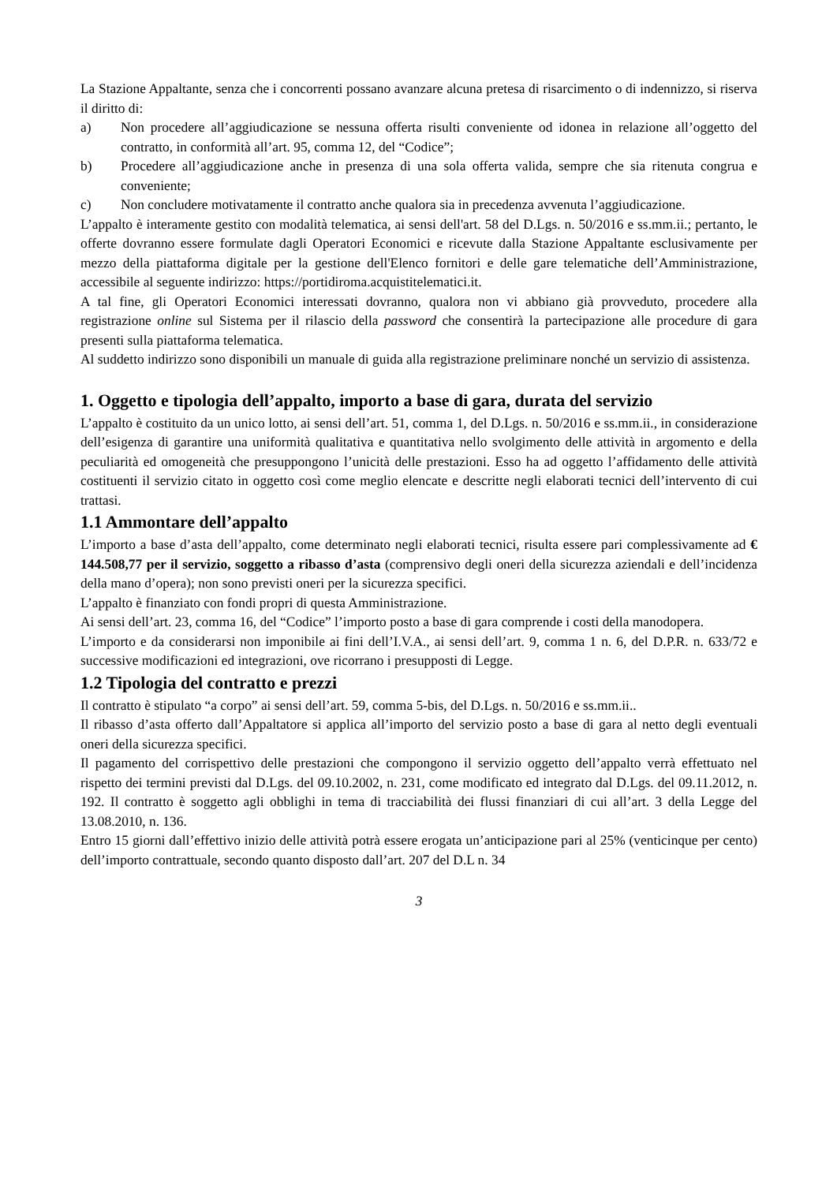La Stazione Appaltante, senza che i concorrenti possano avanzare alcuna pretesa di risarcimento o di indennizzo, si riserva il diritto di:
a) Non procedere all’aggiudicazione se nessuna offerta risulti conveniente od idonea in relazione all’oggetto del contratto, in conformità all’art. 95, comma 12, del “Codice”;
b) Procedere all’aggiudicazione anche in presenza di una sola offerta valida, sempre che sia ritenuta congrua e conveniente;
c) Non concludere motivatamente il contratto anche qualora sia in precedenza avvenuta l’aggiudicazione.
L’appalto è interamente gestito con modalità telematica, ai sensi dell'art. 58 del D.Lgs. n. 50/2016 e ss.mm.ii.; pertanto, le offerte dovranno essere formulate dagli Operatori Economici e ricevute dalla Stazione Appaltante esclusivamente per mezzo della piattaforma digitale per la gestione dell'Elenco fornitori e delle gare telematiche dell’Amministrazione, accessibile al seguente indirizzo: https://portidiroma.acquistitelematici.it.
A tal fine, gli Operatori Economici interessati dovranno, qualora non vi abbiano già provveduto, procedere alla registrazione online sul Sistema per il rilascio della password che consentirà la partecipazione alle procedure di gara presenti sulla piattaforma telematica.
Al suddetto indirizzo sono disponibili un manuale di guida alla registrazione preliminare nonché un servizio di assistenza.
1. Oggetto e tipologia dell’appalto, importo a base di gara, durata del servizio
L’appalto è costituito da un unico lotto, ai sensi dell’art. 51, comma 1, del D.Lgs. n. 50/2016 e ss.mm.ii., in considerazione dell’esigenza di garantire una uniformità qualitativa e quantitativa nello svolgimento delle attività in argomento e della peculiarità ed omogeneità che presuppongono l’unicità delle prestazioni. Esso ha ad oggetto l’affidamento delle attività costituenti il servizio citato in oggetto così come meglio elencate e descritte negli elaborati tecnici dell’intervento di cui trattasi.
1.1 Ammontare dell’appalto
L’importo a base d’asta dell’appalto, come determinato negli elaborati tecnici, risulta essere pari complessivamente ad € 144.508,77 per il servizio, soggetto a ribasso d’asta (comprensivo degli oneri della sicurezza aziendali e dell’incidenza della mano d’opera); non sono previsti oneri per la sicurezza specifici.
L’appalto è finanziato con fondi propri di questa Amministrazione.
Ai sensi dell’art. 23, comma 16, del “Codice” l’importo posto a base di gara comprende i costi della manodopera.
L’importo e da considerarsi non imponibile ai fini dell’I.V.A., ai sensi dell’art. 9, comma 1 n. 6, del D.P.R. n. 633/72 e successive modificazioni ed integrazioni, ove ricorrano i presupposti di Legge.
1.2 Tipologia del contratto e prezzi
Il contratto è stipulato “a corpo” ai sensi dell’art. 59, comma 5-bis, del D.Lgs. n. 50/2016 e ss.mm.ii..
Il ribasso d’asta offerto dall’Appaltatore si applica all’importo del servizio posto a base di gara al netto degli eventuali oneri della sicurezza specifici.
Il pagamento del corrispettivo delle prestazioni che compongono il servizio oggetto dell’appalto verrà effettuato nel rispetto dei termini previsti dal D.Lgs. del 09.10.2002, n. 231, come modificato ed integrato dal D.Lgs. del 09.11.2012, n. 192. Il contratto è soggetto agli obblighi in tema di tracciabilità dei flussi finanziari di cui all’art. 3 della Legge del 13.08.2010, n. 136.
Entro 15 giorni dall’effettivo inizio delle attività potrà essere erogata un’anticipazione pari al 25% (venticinque per cento) dell’importo contrattuale, secondo quanto disposto dall’art. 207 del D.L n. 34
3